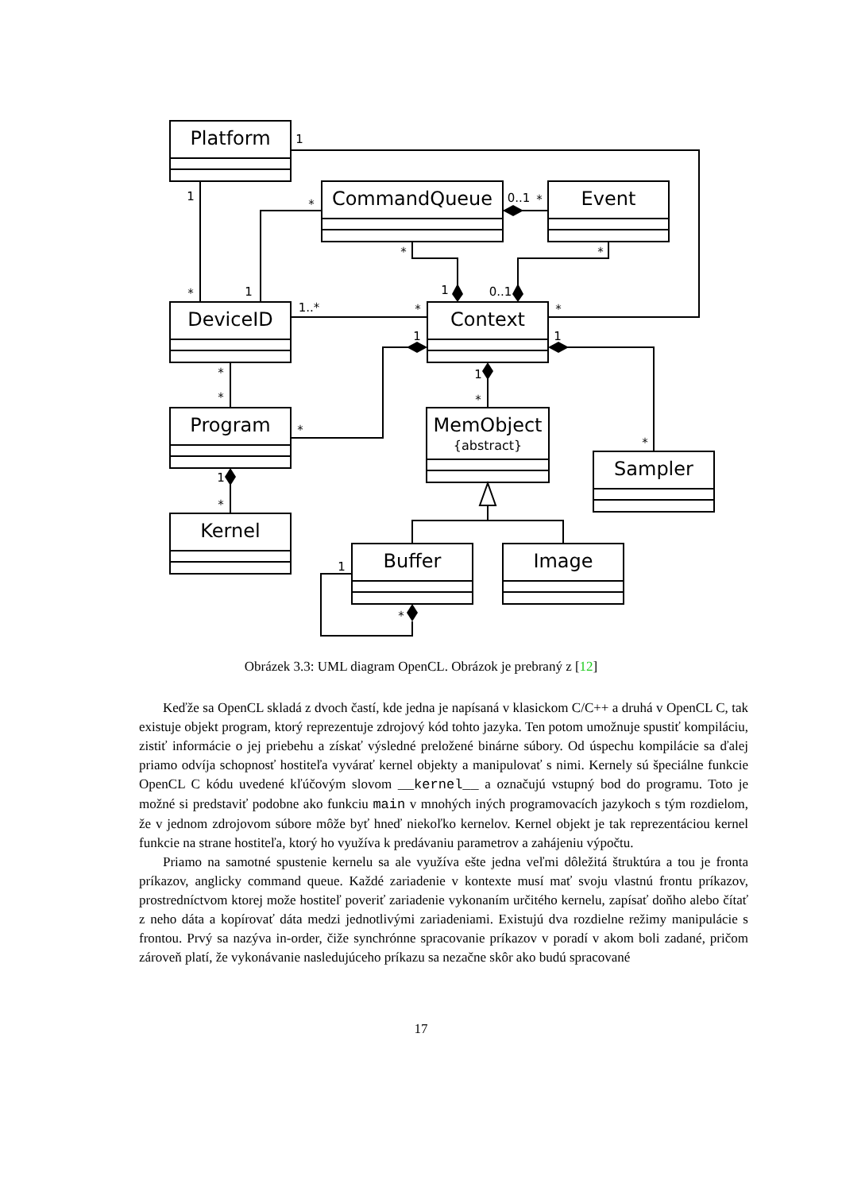Platform
CommandQueue
Event
DeviceID
Context
Program
MemObject
{abstract}
Sampler
Kernel
Buffer
Image
1
1
*
0..1
*
*
*
1
0..1
*
1
1..*
*
*
1
1
*
*
1
*
*
*
1
*
1
*
Obrázek 3.3: UML diagram OpenCL. Obrázok je prebraný z [12]
Keďže sa OpenCL skladá z dvoch častí, kde jedna je napísaná v klasickom C/C++ a druhá v OpenCL C, tak existuje objekt program, ktorý reprezentuje zdrojový kód tohto jazyka. Ten potom umožnuje spustiť kompiláciu, zistiť informácie o jej priebehu a získať výsledné preložené binárne súbory. Od úspechu kompilácie sa ďalej priamo odvíja schopnosť hostiteľa vyvárať kernel objekty a manipulovať s nimi. Kernely sú špeciálne funkcie OpenCL C kódu uvedené kľúčovým slovom __kernel__ a označujú vstupný bod do programu. Toto je možné si predstaviť podobne ako funkciu main v mnohých iných programovacích jazykoch s tým rozdielom, že v jednom zdrojovom súbore môže byť hneď niekoľko kernelov. Kernel objekt je tak reprezentáciou kernel funkcie na strane hostiteľa, ktorý ho využíva k predávaniu parametrov a zahájeniu výpočtu.
Priamo na samotné spustenie kernelu sa ale využíva ešte jedna veľmi dôležitá štruktúra a tou je fronta príkazov, anglicky command queue. Každé zariadenie v kontexte musí mať svoju vlastnú frontu príkazov, prostredníctvom ktorej može hostiteľ poveriť zariadenie vykonaním určitého kernelu, zapísať doňho alebo čítať z neho dáta a kopírovať dáta medzi jednotlivými zariadeniami. Existujú dva rozdielne režimy manipulácie s frontou. Prvý sa nazýva in-order, čiže synchrónne spracovanie príkazov v poradí v akom boli zadané, pričom zároveň platí, že vykonávanie nasledujúceho príkazu sa nezačne skôr ako budú spracované
17